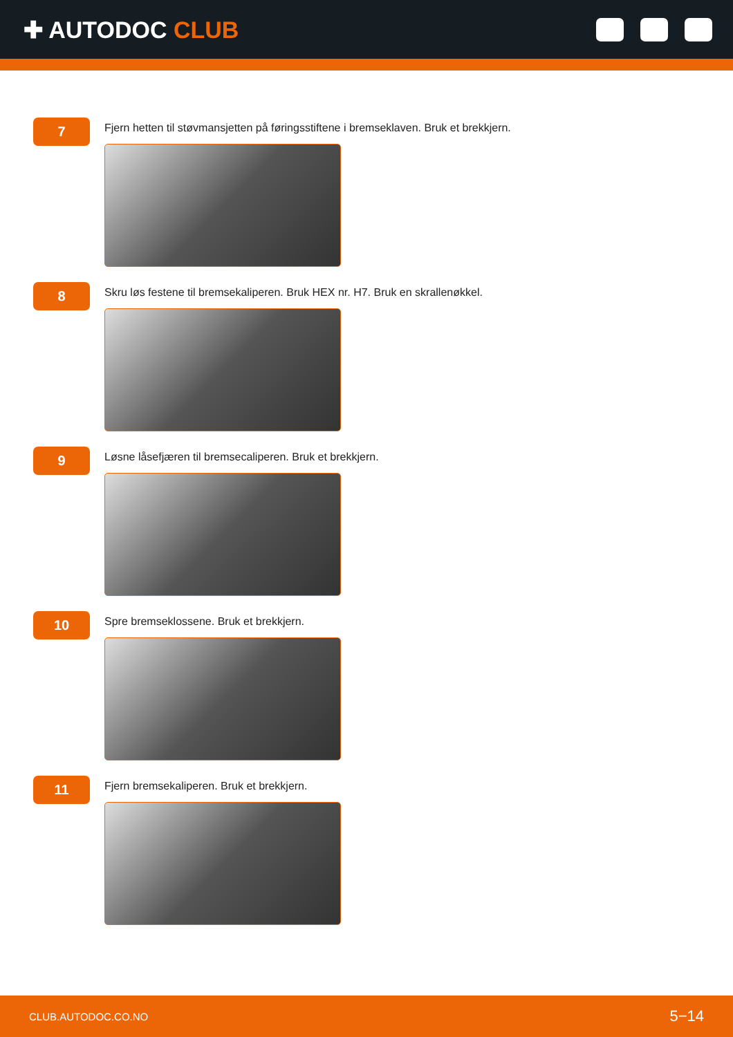✚ AUTODOC CLUB
7
Fjern hetten til støvmansjetten på føringsstiftene i bremseklaven. Bruk et brekkjern.
8
Skru løs festene til bremsekaliperen. Bruk HEX nr. H7. Bruk en skrallenøkkel.
9
Løsne låsefjæren til bremsecaliperen. Bruk et brekkjern.
10
Spre bremseklossene. Bruk et brekkjern.
11
Fjern bremsekaliperen. Bruk et brekkjern.
CLUB.AUTODOC.CO.NO 5−14